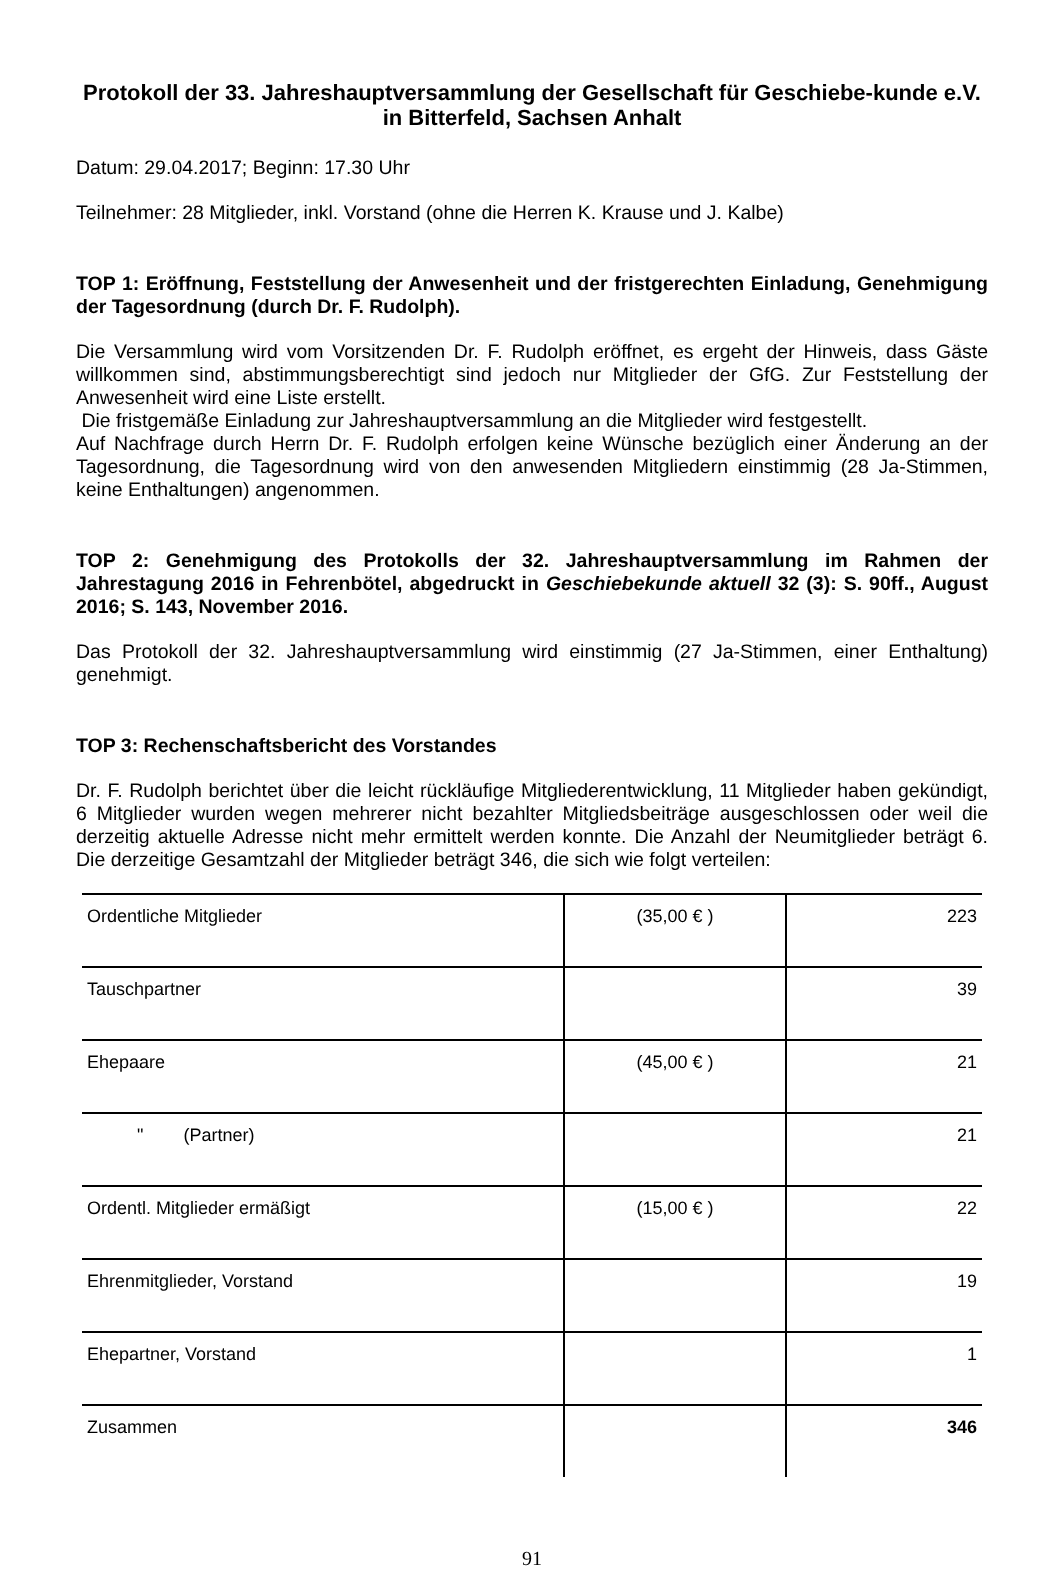Protokoll der 33. Jahreshauptversammlung der Gesellschaft für Geschiebe-kunde e.V. in Bitterfeld, Sachsen Anhalt
Datum: 29.04.2017; Beginn: 17.30 Uhr
Teilnehmer: 28 Mitglieder, inkl. Vorstand (ohne die Herren K. Krause und J. Kalbe)
TOP 1: Eröffnung, Feststellung der Anwesenheit und der fristgerechten Einladung, Genehmigung der Tagesordnung (durch Dr. F. Rudolph).
Die Versammlung wird vom Vorsitzenden Dr. F. Rudolph eröffnet, es ergeht der Hinweis, dass Gäste willkommen sind, abstimmungsberechtigt sind jedoch nur Mitglieder der GfG. Zur Feststellung der Anwesenheit wird eine Liste erstellt.
Die fristgemäße Einladung zur Jahreshauptversammlung an die Mitglieder wird festgestellt.
Auf Nachfrage durch Herrn Dr. F. Rudolph erfolgen keine Wünsche bezüglich einer Änderung an der Tagesordnung, die Tagesordnung wird von den anwesenden Mitgliedern einstimmig (28 Ja-Stimmen, keine Enthaltungen) angenommen.
TOP 2: Genehmigung des Protokolls der 32. Jahreshauptversammlung im Rahmen der Jahrestagung 2016 in Fehrenbötel, abgedruckt in Geschiebekunde aktuell 32 (3): S. 90ff., August 2016; S. 143, November 2016.
Das Protokoll der 32. Jahreshauptversammlung wird einstimmig (27 Ja-Stimmen, einer Enthaltung) genehmigt.
TOP 3: Rechenschaftsbericht des Vorstandes
Dr. F. Rudolph berichtet über die leicht rückläufige Mitgliederentwicklung, 11 Mitglieder haben gekündigt, 6 Mitglieder wurden wegen mehrerer nicht bezahlter Mitgliedsbeiträge ausgeschlossen oder weil die derzeitig aktuelle Adresse nicht mehr ermittelt werden konnte. Die Anzahl der Neumitglieder beträgt 6. Die derzeitige Gesamtzahl der Mitglieder beträgt 346, die sich wie folgt verteilen:
| Ordentliche Mitglieder | (35,00 € ) | 223 |
| Tauschpartner | | 39 |
| Ehepaare | (45,00 € ) | 21 |
| " (Partner) | | 21 |
| Ordentl. Mitglieder ermäßigt | (15,00 € ) | 22 |
| Ehrenmitglieder, Vorstand | | 19 |
| Ehepartner, Vorstand | | 1 |
| Zusammen | | 346 |
91